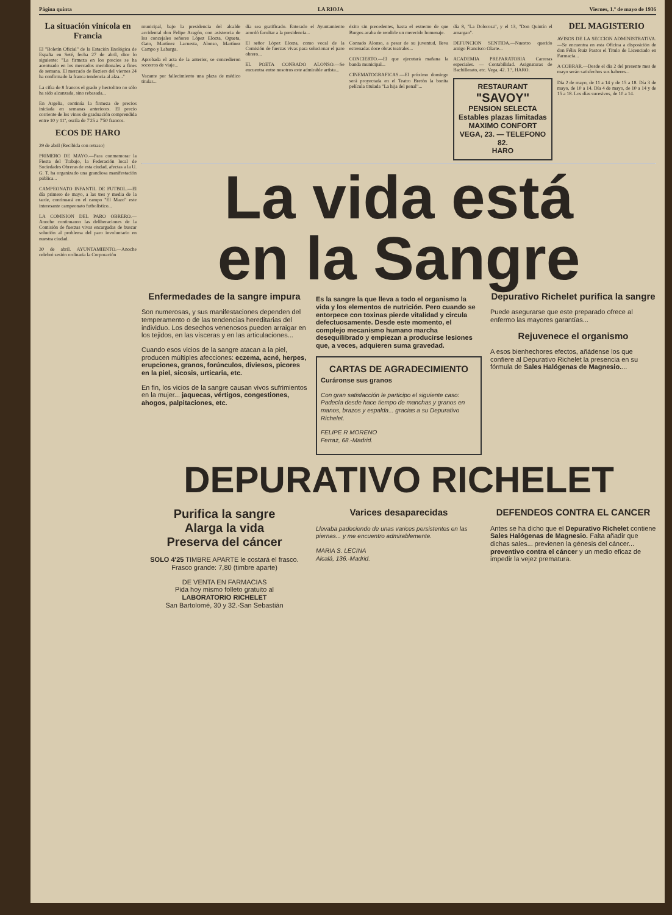Página quinta LA RIOJA Viernes, 1.º de mayo de 1936
La situación vinícola en Francia
El "Boletín Oficial" de la Estación Enológica de España en Seté, fecha 27 de abril, dice lo siguiente: "La firmeza en los precios se ha acentuado en los mercados meridionales a fines de semana. El mercado de Beziers del viernes 24 ha confirmado la franca tendencia al alza..."
La cifra de 8 francos el grado y hectolitro no sólo ha sido alcanzada, sino rebasada...
En Argelia, continúa la firmeza de precios iniciada en semanas anteriores. El precio corriente de los vinos de graduación comprendida entre 10 y 11º, oscila de 7'25 a 7'50 francos.
ECOS DE HARO
29 de abril (Recibida con retraso)
PRIMERO DE MAYO.—Para conmemorar la Fiesta del Trabajo, la Federación local de Sociedades Obreras de esta ciudad, afectas a la U. G. T. ha organizado una grandiosa manifestación pública...
CAMPEONATO INFANTIL DE FUTBOL.—El día primero de mayo, a las tres y media de la tarde, continuará en el campo "El Mazo" este interesante campeonato futbolístico...
LA COMISION DEL PARO OBRERO.—Anoche continuaron las deliberaciones de la Comisión de fuerzas vivas encargadas de buscar solución al problema del paro involuntario en nuestra ciudad.
30 de abril. AYUNTAMIENTO.—Anoche celebró sesión ordinaria la Corporación
municipal, bajo la presidencia del alcalde accidental don Felipe Aragón, con asistencia de los concejales señores López Elorza, Ogueta, Gato, Martínez Lacuesta, Alonso, Martínez Campo y Labarga.
Aprobada el acta de la anterior, se concedieron socorros de viaje...
Vacante por fallecimiento una plaza de médico titular...
día sea gratificado. Enterado el Ayuntamiento acordó facultar a la presidencia...
El señor López Elorza, como vocal de la Comisión de fuerzas vivas para solucionar el paro obrero...
EL POETA CONRADO ALONSO.—Se encuentra entre nosotros este admirable artista...
éxito sin precedentes, hasta el extremo de que Burgos acaba de rendirle un merecido homenaje.
Conrado Alonso, a pesar de su juventud, lleva estrenadas doce obras teatrales...
CONCIERTO.—El que ejecutará mañana la banda municipal...
CINEMATOGRAFICAS.—El próximo domingo será proyectada en el Teatro Bretón la bonita película titulada "La hija del penal"...
día 8, "La Dolorosa", y el 13, "Don Quintín el amargao".
DEFUNCION SENTIDA.—Nuestro querido amigo Francisco Olarte...
ACADEMIA PREPARATORIA Carreras especiales. — Contabilidad. Asignaturas de Bachillerato, etc. Vega, 42. 1.º, HARO.
RESTAURANT
"SAVOY"
PENSION SELECTA
Estables plazas limitadas
MAXIMO CONFORT
VEGA, 23. — TELEFONO 82.
HARO
DEL MAGISTERIO
AVISOS DE LA SECCION ADMINISTRATIVA.—Se encuentra en esta Oficina a disposición de don Félix Ruiz Pastor el Título de Licenciado en Farmacia...
A COBRAR.—Desde el día 2 del presente mes de mayo serán satisfechos sus haberes...
Día 2 de mayo, de 11 a 14 y de 15 a 18. Día 3 de mayo, de 10 a 14. Día 4 de mayo, de 10 a 14 y de 15 a 18. Los días sucesivos, de 10 a 14.
La vida está
en la Sangre
Enfermedades de la sangre impura
Son numerosas, y sus manifestaciones dependen del temperamento o de las tendencias hereditarias del individuo. Los desechos venenosos pueden arraigar en los tejidos, en las vísceras y en las articulaciones...
Cuando esos vicios de la sangre atacan a la piel, producen múltiples afecciones: eczema, acné, herpes, erupciones, granos, forúnculos, diviesos, picores en la piel, sicosis, urticaria, etc.
En fin, los vicios de la sangre causan vivos sufrimientos en la mujer... jaquecas, vértigos, congestiones, ahogos, palpitaciones, etc.
Es la sangre la que lleva a todo el organismo la vida y los elementos de nutrición. Pero cuando se entorpece con toxinas pierde vitalidad y circula defectuosamente. Desde este momento, el complejo mecanismo humano marcha desequilibrado y empiezan a producirse lesiones que, a veces, adquieren suma gravedad.
CARTAS DE AGRADECIMIENTO
Curáronse sus granos
Con gran satisfacción le participo el siguiente caso: Padecía desde hace tiempo de manchas y granos en manos, brazos y espalda... gracias a su Depurativo Richelet.
FELIPE R MORENO
Ferraz, 68.-Madrid.
Depurativo Richelet purifica la sangre
Puede asegurarse que este preparado ofrece al enfermo las mayores garantías...
Rejuvenece el organismo
A esos bienhechores efectos, añádense los que confiere al Depurativo Richelet la presencia en su fórmula de Sales Halógenas de Magnesio....
DEPURATIVO RICHELET
Purifica la sangre
Alarga la vida
Preserva del cáncer
SOLO 4'25 TIMBRE APARTE le costará el frasco. Frasco grande: 7,80 (timbre aparte)
DE VENTA EN FARMACIAS
Pida hoy mismo folleto gratuito al
LABORATORIO RICHELET
San Bartolomé, 30 y 32.-San Sebastián
Varices desaparecidas
Llevaba padeciendo de unas varices persistentes en las piernas... y me encuentro admirablemente.
MARIA S. LECINA
Alcalá, 136.-Madrid.
DEFENDEOS CONTRA EL CANCER
Antes se ha dicho que el Depurativo Richelet contiene Sales Halógenas de Magnesio. Falta añadir que dichas sales... previenen la génesis del cáncer... preventivo contra el cáncer y un medio eficaz de impedir la vejez prematura.